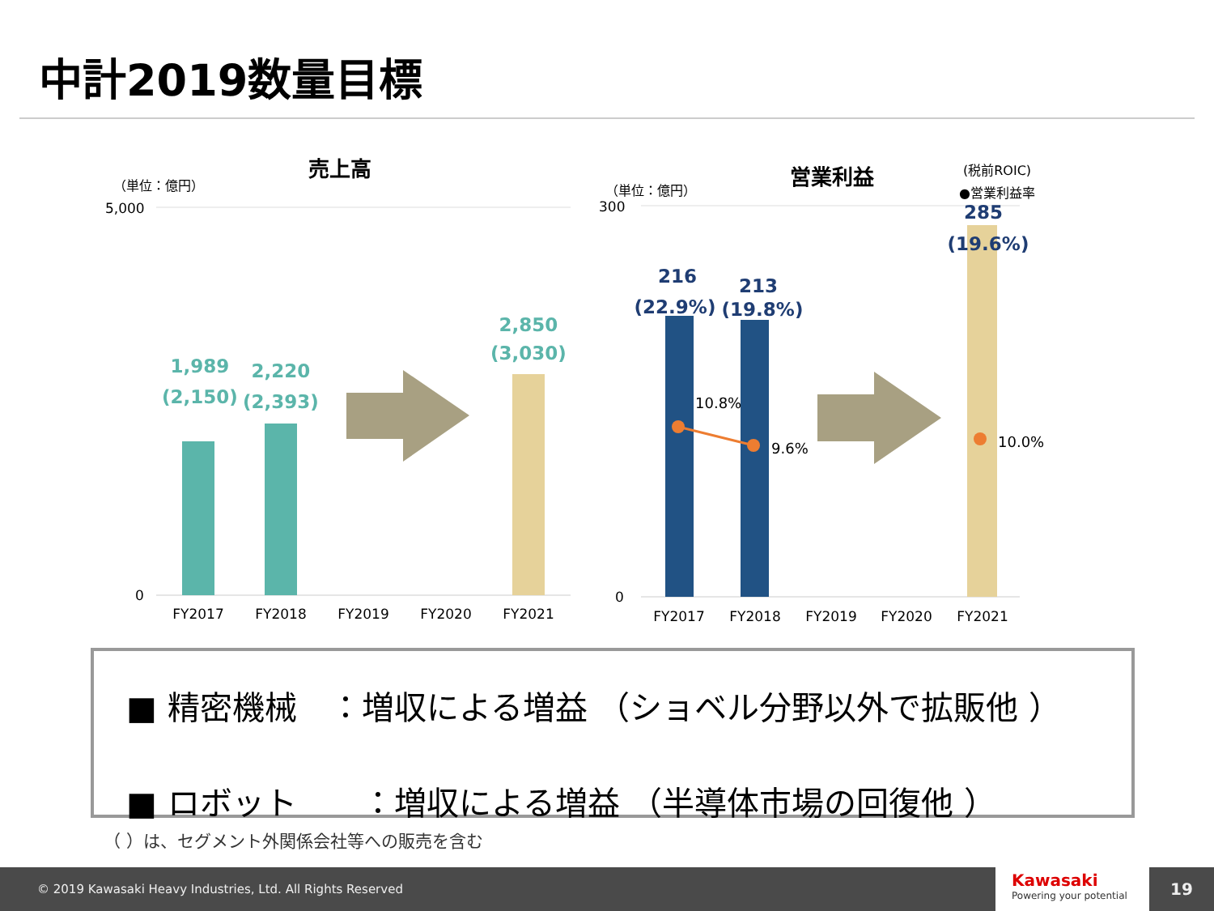中計2019数量目標
売上高
（単位：億円）
5,000
0
1,989
(2,150)
2,220
(2,393)
2,850
(3,030)
FY2017
FY2018
FY2019
FY2020
FY2021
営業利益
(税前ROIC)
●営業利益率
（単位：億円）
300
0
10.8%
9.6%
10.0%
216
(22.9%)
213
(19.8%)
285
(19.6%)
FY2017
FY2018
FY2019
FY2020
FY2021
■ 精密機械　：増収による増益 （ショベル分野以外で拡販他 ）
■ ロボット　　：増収による増益 （半導体市場の回復他 ）
（ ）は、セグメント外関係会社等への販売を含む
© 2019 Kawasaki Heavy Industries, Ltd. All Rights Reserved
Kawasaki
Powering your potential
19